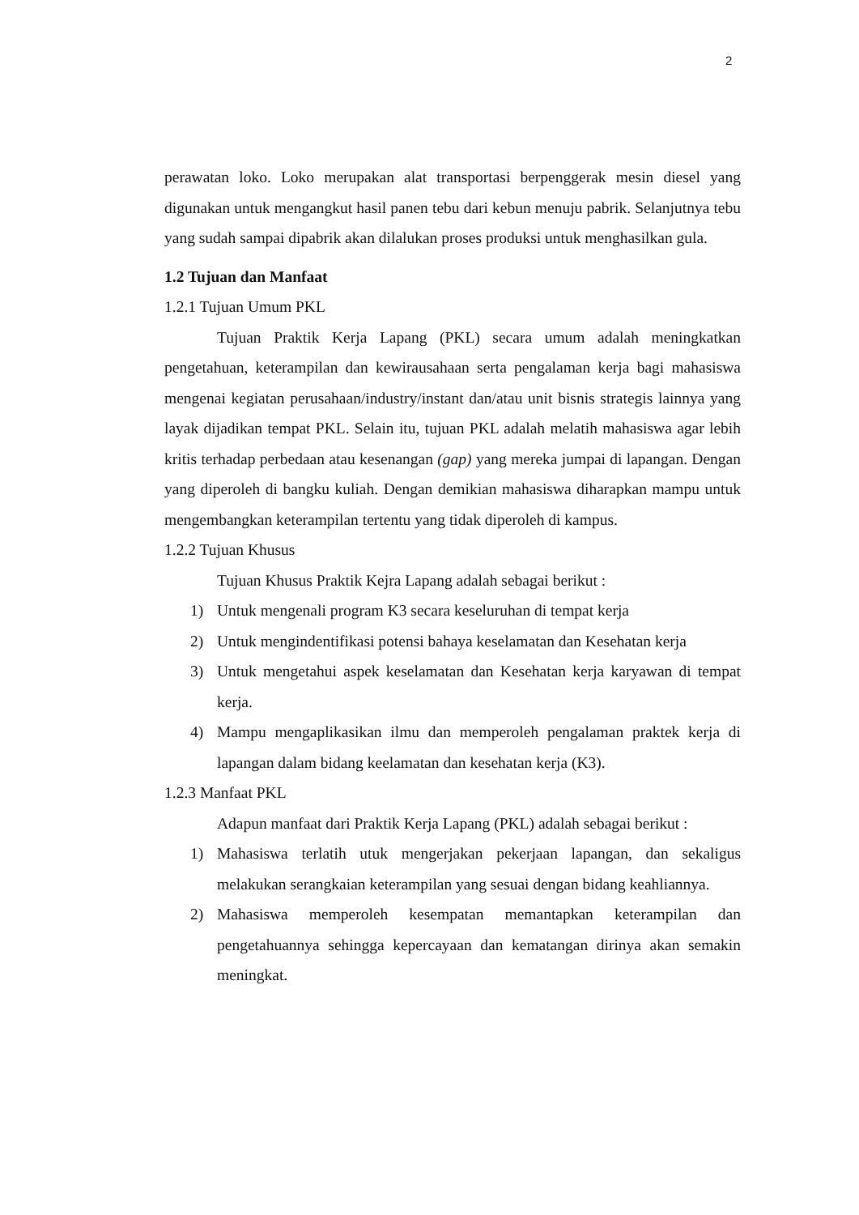2
perawatan loko. Loko merupakan alat transportasi berpenggerak mesin diesel yang digunakan untuk mengangkut hasil panen tebu dari kebun menuju pabrik. Selanjutnya tebu yang sudah sampai dipabrik akan dilalukan proses produksi untuk menghasilkan gula.
1.2 Tujuan dan Manfaat
1.2.1 Tujuan Umum PKL
Tujuan Praktik Kerja Lapang (PKL) secara umum adalah meningkatkan pengetahuan, keterampilan dan kewirausahaan serta pengalaman kerja bagi mahasiswa mengenai kegiatan perusahaan/industry/instant dan/atau unit bisnis strategis lainnya yang layak dijadikan tempat PKL. Selain itu, tujuan PKL adalah melatih mahasiswa agar lebih kritis terhadap perbedaan atau kesenangan (gap) yang mereka jumpai di lapangan. Dengan yang diperoleh di bangku kuliah. Dengan demikian mahasiswa diharapkan mampu untuk mengembangkan keterampilan tertentu yang tidak diperoleh di kampus.
1.2.2 Tujuan Khusus
Tujuan Khusus Praktik Kejra Lapang adalah sebagai berikut :
1) Untuk mengenali program K3 secara keseluruhan di tempat kerja
2) Untuk mengindentifikasi potensi bahaya keselamatan dan Kesehatan kerja
3) Untuk mengetahui aspek keselamatan dan Kesehatan kerja karyawan di tempat kerja.
4) Mampu mengaplikasikan ilmu dan memperoleh pengalaman praktek kerja di lapangan dalam bidang keelamatan dan kesehatan kerja (K3).
1.2.3 Manfaat PKL
Adapun manfaat dari Praktik Kerja Lapang (PKL) adalah sebagai berikut :
1) Mahasiswa terlatih utuk mengerjakan pekerjaan lapangan, dan sekaligus melakukan serangkaian keterampilan yang sesuai dengan bidang keahliannya.
2) Mahasiswa memperoleh kesempatan memantapkan keterampilan dan pengetahuannya sehingga kepercayaan dan kematangan dirinya akan semakin meningkat.